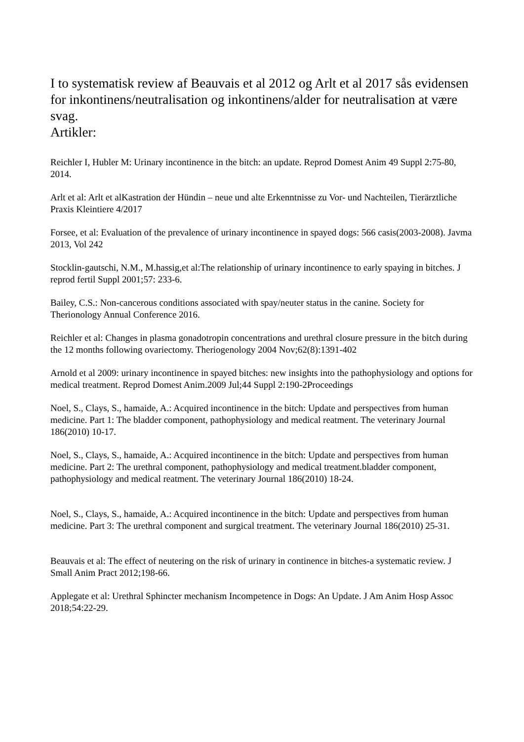I to systematisk review af Beauvais et al 2012 og Arlt et al 2017 sås evidensen for inkontinens/neutralisation og inkontinens/alder for neutralisation at være svag.
Artikler:
Reichler I, Hubler M: Urinary incontinence in the bitch: an update. Reprod Domest Anim 49 Suppl 2:75-80, 2014.
Arlt et al: Arlt et alKastration der Hündin – neue und alte Erkenntnisse zu Vor- und Nachteilen, Tierärztliche Praxis Kleintiere 4/2017
Forsee, et al: Evaluation of the prevalence of urinary incontinence in spayed dogs: 566 casis(2003-2008). Javma 2013, Vol 242
Stocklin-gautschi, N.M., M.hassig,et al:The relationship of urinary incontinence to early spaying in bitches. J reprod fertil Suppl 2001;57: 233-6.
Bailey, C.S.: Non-cancerous conditions associated with spay/neuter status in the canine. Society for Therionology Annual Conference 2016.
Reichler et al: Changes in plasma gonadotropin concentrations and urethral closure pressure in the bitch during the 12 months following ovariectomy. Theriogenology 2004 Nov;62(8):1391-402
Arnold et al 2009: urinary incontinence in spayed bitches: new insights into the pathophysiology and options for medical treatment. Reprod Domest Anim.2009 Jul;44 Suppl 2:190-2Proceedings
Noel, S., Clays, S., hamaide, A.: Acquired incontinence in the bitch: Update and perspectives from human medicine. Part 1: The bladder component, pathophysiology and medical reatment. The veterinary Journal 186(2010) 10-17.
Noel, S., Clays, S., hamaide, A.: Acquired incontinence in the bitch: Update and perspectives from human medicine. Part 2: The urethral component, pathophysiology and medical treatment.bladder component, pathophysiology and medical reatment. The veterinary Journal 186(2010) 18-24.
Noel, S., Clays, S., hamaide, A.: Acquired incontinence in the bitch: Update and perspectives from human medicine. Part 3: The urethral component and surgical treatment. The veterinary Journal 186(2010) 25-31.
Beauvais et al: The effect of neutering on the risk of urinary in continence in bitches-a systematic review. J Small Anim Pract 2012;198-66.
Applegate et al: Urethral Sphincter mechanism Incompetence in Dogs: An Update. J Am Anim Hosp Assoc 2018;54:22-29.